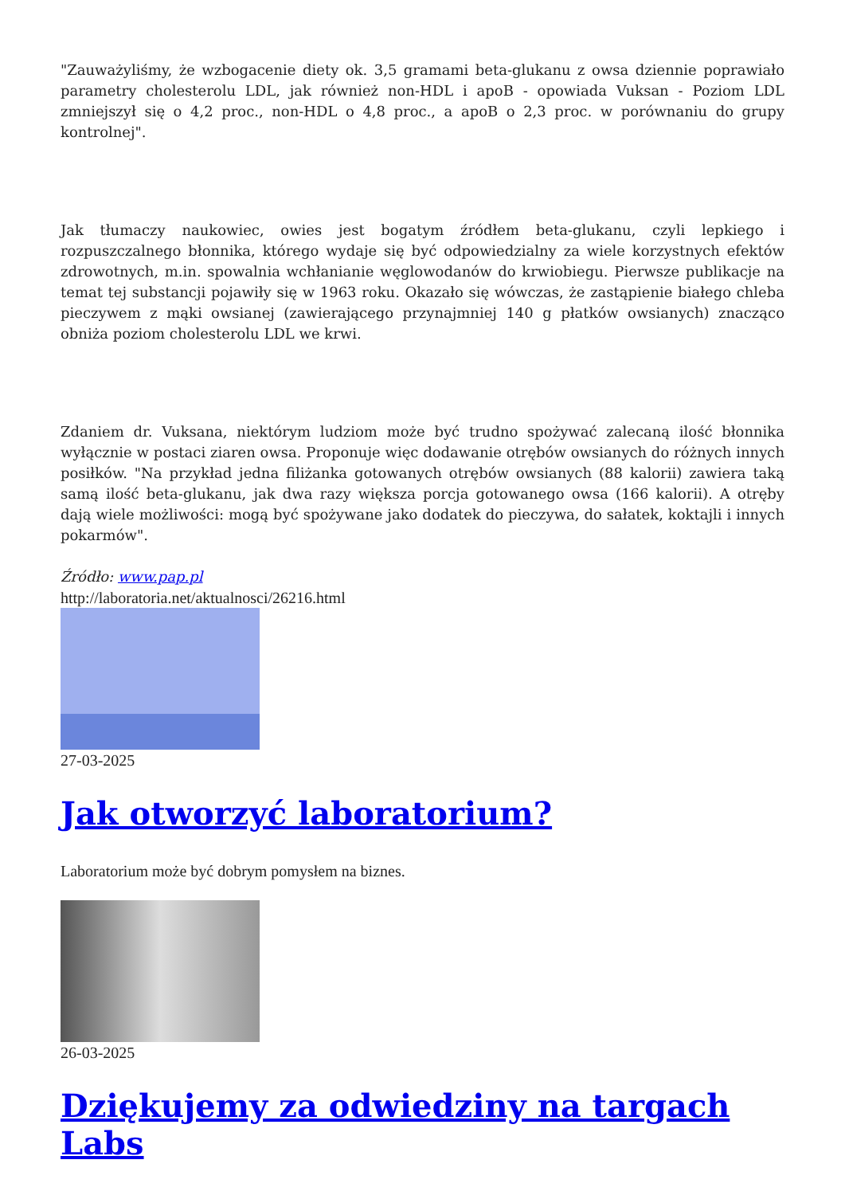"Zauważyliśmy, że wzbogacenie diety ok. 3,5 gramami beta-glukanu z owsa dziennie poprawiało parametry cholesterolu LDL, jak również non-HDL i apoB - opowiada Vuksan - Poziom LDL zmniejszył się o 4,2 proc., non-HDL o 4,8 proc., a apoB o 2,3 proc. w porównaniu do grupy kontrolnej".
Jak tłumaczy naukowiec, owies jest bogatym źródłem beta-glukanu, czyli lepkiego i rozpuszczalnego błonnika, którego wydaje się być odpowiedzialny za wiele korzystnych efektów zdrowotnych, m.in. spowalnia wchłanianie węglowodanów do krwiobiegu. Pierwsze publikacje na temat tej substancji pojawiły się w 1963 roku. Okazało się wówczas, że zastąpienie białego chleba pieczywem z mąki owsianej (zawierającego przynajmniej 140 g płatków owsianych) znacząco obniża poziom cholesterolu LDL we krwi.
Zdaniem dr. Vuksana, niektórym ludziom może być trudno spożywać zalecaną ilość błonnika wyłącznie w postaci ziaren owsa. Proponuje więc dodawanie otrębów owsianych do różnych innych posiłków. "Na przykład jedna filiżanka gotowanych otrębów owsianych (88 kalorii) zawiera taką samą ilość beta-glukanu, jak dwa razy większa porcja gotowanego owsa (166 kalorii). A otręby dają wiele możliwości: mogą być spożywane jako dodatek do pieczywa, do sałatek, koktajli i innych pokarmów".
Źródło: www.pap.pl
http://laboratoria.net/aktualnosci/26216.html
27-03-2025
Jak otworzyć laboratorium?
Laboratorium może być dobrym pomysłem na biznes.
26-03-2025
Dziękujemy za odwiedziny na targach Labs